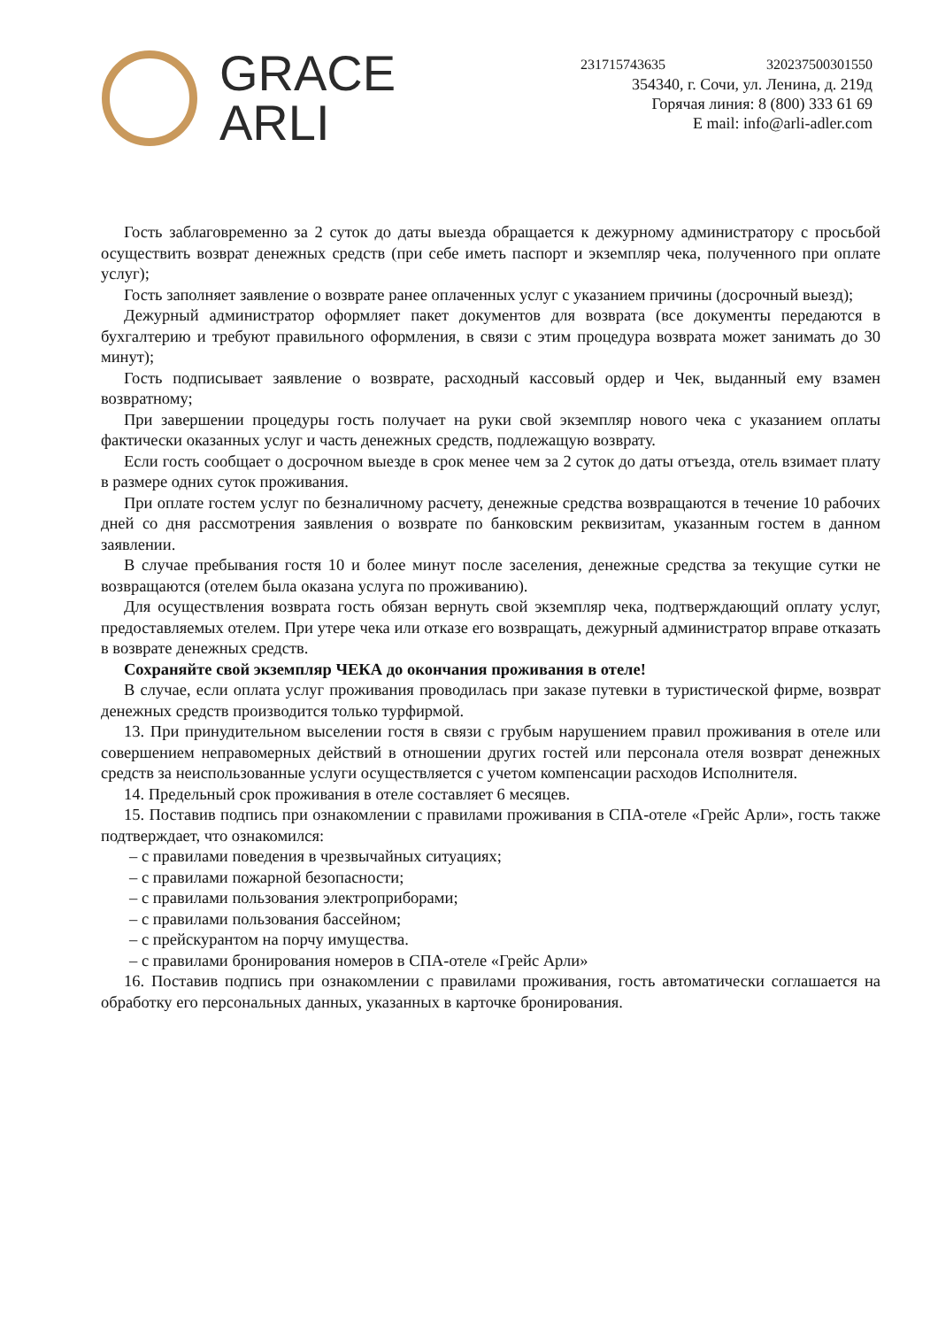GRACE
ARLI
231715743635 320237500301550
354340, г. Сочи, ул. Ленина, д. 219д
Горячая линия: 8 (800) 333 61 69
E mail: info@arli-adler.com
Гость заблаговременно за 2 суток до даты выезда обращается к дежурному администратору с просьбой осуществить возврат денежных средств (при себе иметь паспорт и экземпляр чека, полученного при оплате услуг);
Гость заполняет заявление о возврате ранее оплаченных услуг с указанием причины (досрочный выезд);
Дежурный администратор оформляет пакет документов для возврата (все документы передаются в бухгалтерию и требуют правильного оформления, в связи с этим процедура возврата может занимать до 30 минут);
Гость подписывает заявление о возврате, расходный кассовый ордер и Чек, выданный ему взамен возвратному;
При завершении процедуры гость получает на руки свой экземпляр нового чека с указанием оплаты фактически оказанных услуг и часть денежных средств, подлежащую возврату.
Если гость сообщает о досрочном выезде в срок менее чем за 2 суток до даты отъезда, отель взимает плату в размере одних суток проживания.
При оплате гостем услуг по безналичному расчету, денежные средства возвращаются в течение 10 рабочих дней со дня рассмотрения заявления о возврате по банковским реквизитам, указанным гостем в данном заявлении.
В случае пребывания гостя 10 и более минут после заселения, денежные средства за текущие сутки не возвращаются (отелем была оказана услуга по проживанию).
Для осуществления возврата гость обязан вернуть свой экземпляр чека, подтверждающий оплату услуг, предоставляемых отелем. При утере чека или отказе его возвращать, дежурный администратор вправе отказать в возврате денежных средств.
Сохраняйте свой экземпляр ЧЕКА до окончания проживания в отеле!
В случае, если оплата услуг проживания проводилась при заказе путевки в туристической фирме, возврат денежных средств производится только турфирмой.
13. При принудительном выселении гостя в связи с грубым нарушением правил проживания в отеле или совершением неправомерных действий в отношении других гостей или персонала отеля возврат денежных средств за неиспользованные услуги осуществляется с учетом компенсации расходов Исполнителя.
14. Предельный срок проживания в отеле составляет 6 месяцев.
15. Поставив подпись при ознакомлении с правилами проживания в СПА-отеле «Грейс Арли», гость также подтверждает, что ознакомился:
– с правилами поведения в чрезвычайных ситуациях;
– с правилами пожарной безопасности;
– с правилами пользования электроприборами;
– с правилами пользования бассейном;
– с прейскурантом на порчу имущества.
– с правилами бронирования номеров в СПА-отеле «Грейс Арли»
16. Поставив подпись при ознакомлении с правилами проживания, гость автоматически соглашается на обработку его персональных данных, указанных в карточке бронирования.